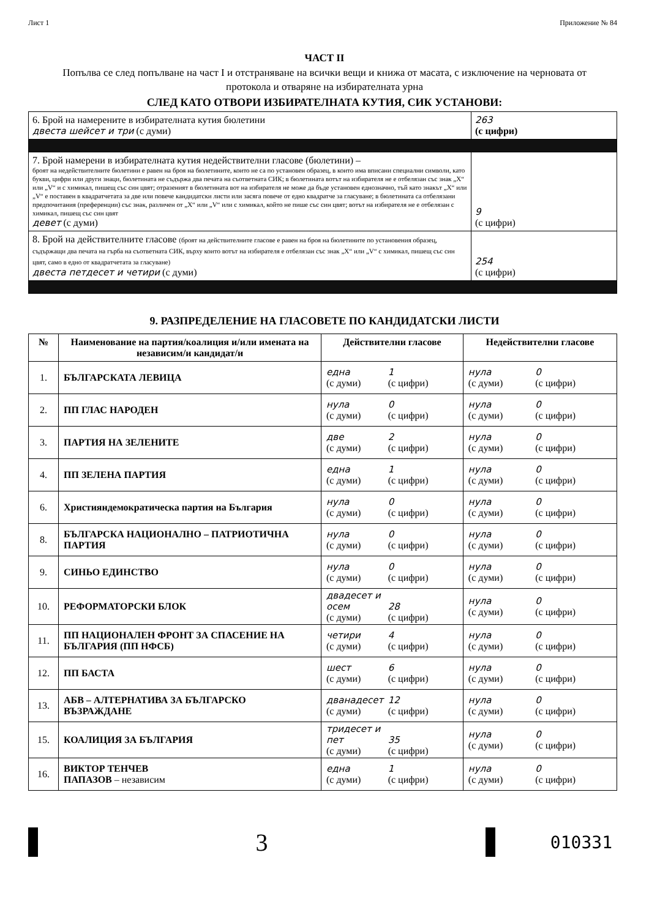Лист 1 Приложение № 84
ЧАСТ II
Попълва се след попълване на част I и отстраняване на всички вещи и книжа от масата, с изключение на черновата от протокола и отваряне на избирателната урна
СЛЕД КАТО ОТВОРИ ИЗБИРАТЕЛНАТА КУТИЯ, СИК УСТАНОВИ:
| 6. Брой на намерените в избирателната кутия бюлетини двеста шейсет и три (с думи) | 263 (с цифри) |
| 7. Брой намерени в избирателната кутия недействителни гласове (бюлетини) – броят на недействителните бюлетини е равен на броя на бюлетините, които не са по установен образец, в които има вписани специални символи, като букви, цифри или други знаци, бюлетината не съдържа два печата на съответната СИК; в бюлетината вотът на избирателя не е отбелязан със знак „X“ или „V“ и с химикал, пишещ със син цвят; отразеният в бюлетината вот на избирателя не може да бъде установен еднозначно, тъй като знакът „X“ или „V“ е поставен в квадратчетата за две или повече кандидатски листи или засяга повече от едно квадратче за гласуване; в бюлетината са отбелязани предпочитания (преференции) със знак, различен от „X“ или „V“ или с химикал, който не пише със син цвят; вотът на избирателя не е отбелязан с химикал, пишещ със син цвят девет (с думи) | 9 (с цифри) |
| 8. Брой на действителните гласове (броят на действителните гласове е равен на броя на бюлетините по установения образец, съдържащи два печата на гърба на съответната СИК, върху които вотът на избирателя е отбелязан със знак „X“ или „V“ с химикал, пишещ със син цвят, само в едно от квадратчетата за гласуване) двеста петдесет и четири (с думи) | 254 (с цифри) |
9. РАЗПРЕДЕЛЕНИЕ НА ГЛАСОВЕТЕ ПО КАНДИДАТСКИ ЛИСТИ
| № | Наименование на партия/коалиция и/или имената на независим/и кандидат/и | Действителни гласове | Недействителни гласове |
| --- | --- | --- | --- |
| 1. | БЪЛГАРСКАТА ЛЕВИЦА | една 1 (с думи) (с цифри) | нула 0 (с думи) (с цифри) |
| 2. | ПП ГЛАС НАРОДЕН | нула 0 (с думи) (с цифри) | нула 0 (с думи) (с цифри) |
| 3. | ПАРТИЯ НА ЗЕЛЕНИТЕ | две 2 (с думи) (с цифри) | нула 0 (с думи) (с цифри) |
| 4. | ПП ЗЕЛЕНА ПАРТИЯ | една 1 (с думи) (с цифри) | нула 0 (с думи) (с цифри) |
| 6. | Християндемократическа партия на България | нула 0 (с думи) (с цифри) | нула 0 (с думи) (с цифри) |
| 8. | БЪЛГАРСКА НАЦИОНАЛНО – ПАТРИОТИЧНА ПАРТИЯ | нула 0 (с думи) (с цифри) | нула 0 (с думи) (с цифри) |
| 9. | СИНЬО ЕДИНСТВО | нула 0 (с думи) (с цифри) | нула 0 (с думи) (с цифри) |
| 10. | РЕФОРМАТОРСКИ БЛОК | двадесет и осем 28 (с думи) (с цифри) | нула 0 (с думи) (с цифри) |
| 11. | ПП НАЦИОНАЛЕН ФРОНТ ЗА СПАСЕНИЕ НА БЪЛГАРИЯ (ПП НФСБ) | четири 4 (с думи) (с цифри) | нула 0 (с думи) (с цифри) |
| 12. | ПП БАСТА | шест 6 (с думи) (с цифри) | нула 0 (с думи) (с цифри) |
| 13. | АБВ – АЛТЕРНАТИВА ЗА БЪЛГАРСКО ВЪЗРАЖДАНЕ | дванадесет 12 (с думи) (с цифри) | нула 0 (с думи) (с цифри) |
| 15. | КОАЛИЦИЯ ЗА БЪЛГАРИЯ | тридесет и пет 35 (с думи) (с цифри) | нула 0 (с думи) (с цифри) |
| 16. | ВИКТОР ТЕНЧЕВ ПАПАЗОВ – независим | една 1 (с думи) (с цифри) | нула 0 (с думи) (с цифри) |
3
010331